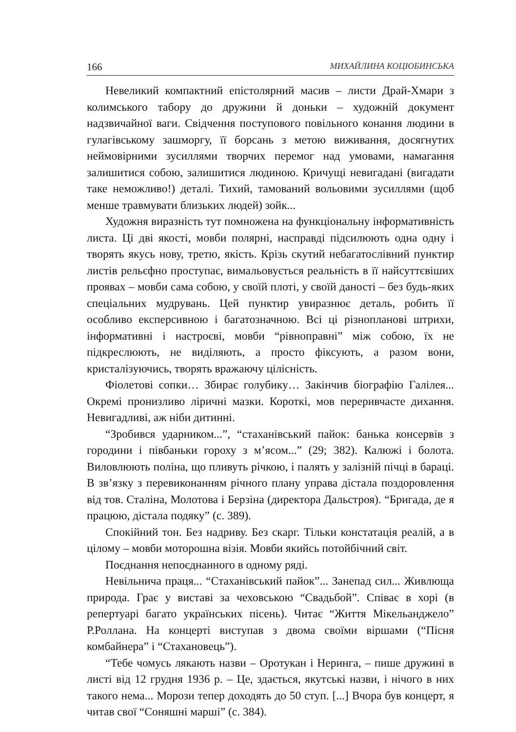166 МИХАЙЛИНА КОЦЮБИНСЬКА
Невеликий компактний епістолярний масив – листи Драй-Хмари з колимського табору до дружини й доньки – художній документ надзвичайної ваги. Свідчення поступового повільного конання людини в гулагівському зашморгу, її борсань з метою виживання, досягнутих неймовірними зусиллями творчих перемог над умовами, намагання залишитися собою, залишитися людиною. Кричущі невигадані (вигадати таке неможливо!) деталі. Тихий, тамований вольовими зусиллями (щоб менше травмувати близьких людей) зойк...
Художня виразність тут помножена на функціональну інформативність листа. Ці дві якості, мовби полярні, насправді підсилюють одна одну і творять якусь нову, третю, якість. Крізь скутий небагатослівний пунктир листів рельєфно проступає, вимальовується реальність в її найсуттєвіших проявах – мовби сама собою, у своїй плоті, у своїй даності – без будь-яких спеціальних мудрувань. Цей пунктир увиразнює деталь, робить її особливо експерсивною і багатозначною. Всі ці різнопланові штрихи, інформативні і настроєві, мовби “рівноправні” між собою, їх не підкреслюють, не виділяють, а просто фіксують, а разом вони, кристалізуючись, творять вражаючу цілісність.
Фіолетові сопки… Збирає голубику… Закінчив біографію Галілея... Окремі пронизливо ліричні мазки. Короткі, мов переривчасте дихання. Невигадливі, аж ніби дитинні.
“Зробився ударником...”, “стаханівський пайок: банька консервів з городини і півбаньки гороху з м’ясом...” (29; 382). Калюжі і болота. Виловлюють поліна, що пливуть річкою, і палять у залізній пічці в бараці. В зв’язку з перевиконанням річного плану управа дістала поздоровлення від тов. Сталіна, Молотова і Берзіна (директора Дальстроя). “Бригада, де я працюю, дістала подяку” (с. 389).
Спокійний тон. Без надриву. Без скарг. Тільки констатація реалій, а в цілому – мовби моторошна візія. Мовби якийсь потойбічний світ.
Поєднання непоєднанного в одному ряді.
Невільнича праця... “Стаханівський пайок”... Занепад сил... Живлюща природа. Грає у виставі за чеховською “Свадьбой”. Співає в хорі (в репертуарі багато українських пісень). Читає “Життя Мікельанджело” Р.Роллана. На концерті виступав з двома своїми віршами (“Пісня комбайнера” і “Стахановець”).
“Тебе чомусь лякають назви – Оротукан і Неринга, – пише дружині в листі від 12 грудня 1936 р. – Це, здається, якутські назви, і нічого в них такого нема... Морози тепер доходять до 50 ступ. [...] Вчора був концерт, я читав свої “Соняшні марші” (с. 384).